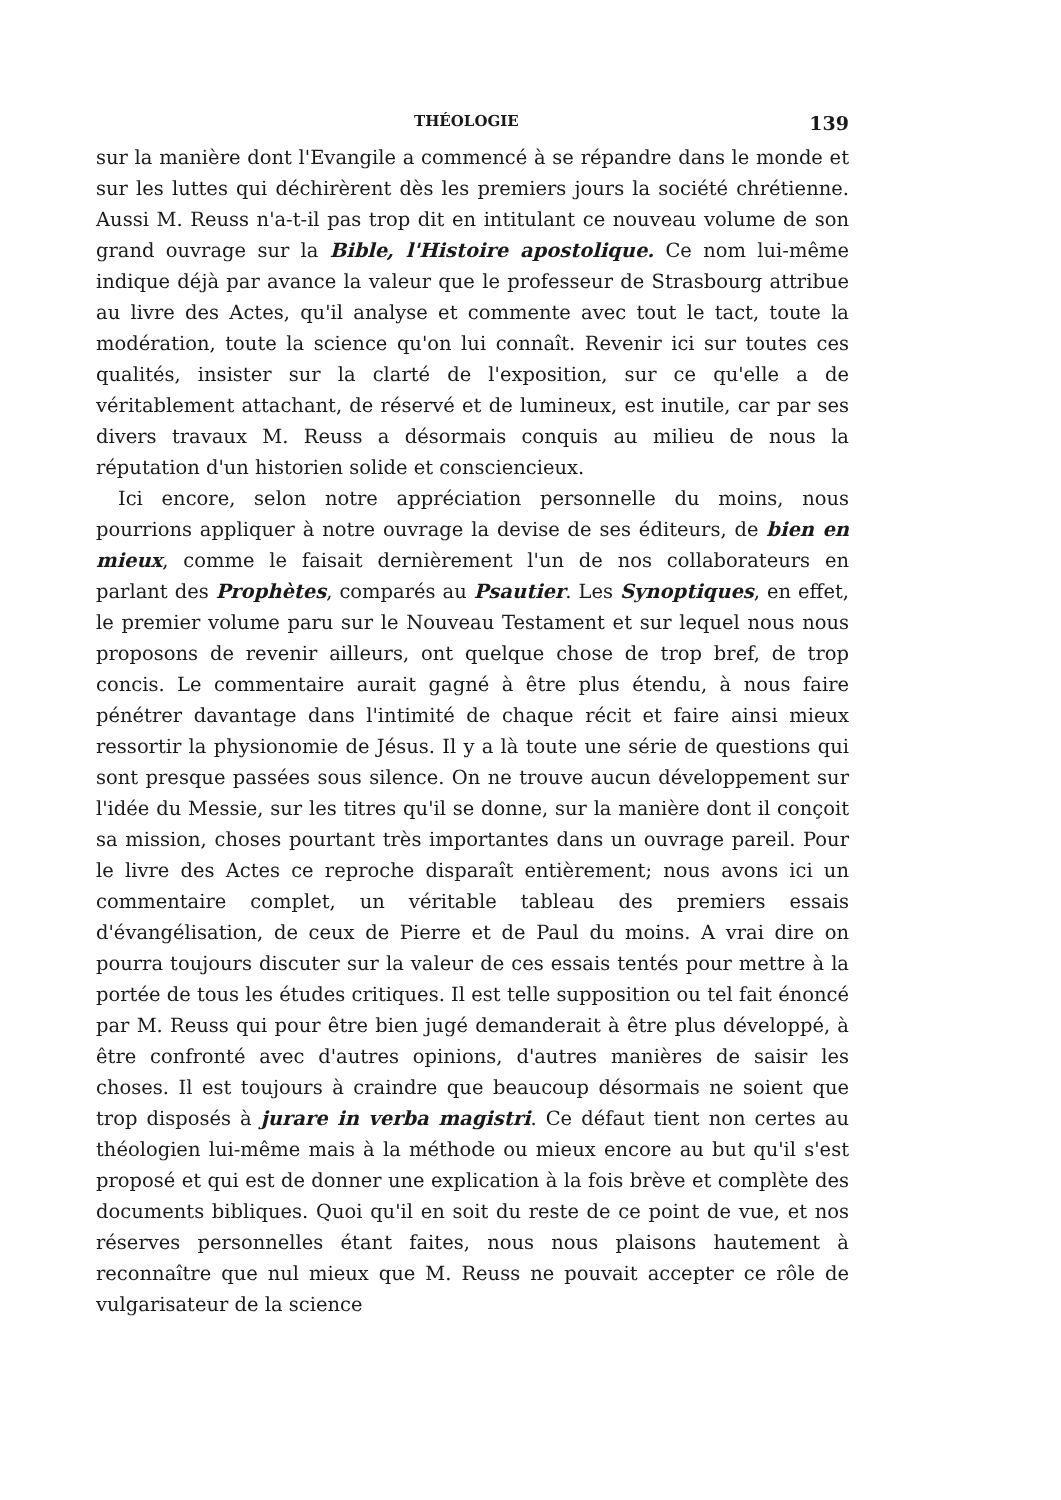THÉOLOGIE 139
sur la manière dont l'Evangile a commencé à se répandre dans le monde et sur les luttes qui déchirèrent dès les premiers jours la société chrétienne. Aussi M. Reuss n'a-t-il pas trop dit en intitulant ce nouveau volume de son grand ouvrage sur la Bible, l'Histoire apostolique. Ce nom lui-même indique déjà par avance la valeur que le professeur de Strasbourg attribue au livre des Actes, qu'il analyse et commente avec tout le tact, toute la modération, toute la science qu'on lui connaît. Revenir ici sur toutes ces qualités, insister sur la clarté de l'exposition, sur ce qu'elle a de véritablement attachant, de réservé et de lumineux, est inutile, car par ses divers travaux M. Reuss a désormais conquis au milieu de nous la réputation d'un historien solide et consciencieux.
Ici encore, selon notre appréciation personnelle du moins, nous pourrions appliquer à notre ouvrage la devise de ses éditeurs, de bien en mieux, comme le faisait dernièrement l'un de nos collaborateurs en parlant des Prophètes, comparés au Psautier. Les Synoptiques, en effet, le premier volume paru sur le Nouveau Testament et sur lequel nous nous proposons de revenir ailleurs, ont quelque chose de trop bref, de trop concis. Le commentaire aurait gagné à être plus étendu, à nous faire pénétrer davantage dans l'intimité de chaque récit et faire ainsi mieux ressortir la physionomie de Jésus. Il y a là toute une série de questions qui sont presque passées sous silence. On ne trouve aucun développement sur l'idée du Messie, sur les titres qu'il se donne, sur la manière dont il conçoit sa mission, choses pourtant très importantes dans un ouvrage pareil. Pour le livre des Actes ce reproche disparaît entièrement; nous avons ici un commentaire complet, un véritable tableau des premiers essais d'évangélisation, de ceux de Pierre et de Paul du moins. A vrai dire on pourra toujours discuter sur la valeur de ces essais tentés pour mettre à la portée de tous les études critiques. Il est telle supposition ou tel fait énoncé par M. Reuss qui pour être bien jugé demanderait à être plus développé, à être confronté avec d'autres opinions, d'autres manières de saisir les choses. Il est toujours à craindre que beaucoup désormais ne soient que trop disposés à jurare in verba magistri. Ce défaut tient non certes au théologien lui-même mais à la méthode ou mieux encore au but qu'il s'est proposé et qui est de donner une explication à la fois brève et complète des documents bibliques. Quoi qu'il en soit du reste de ce point de vue, et nos réserves personnelles étant faites, nous nous plaisons hautement à reconnaître que nul mieux que M. Reuss ne pouvait accepter ce rôle de vulgarisateur de la science